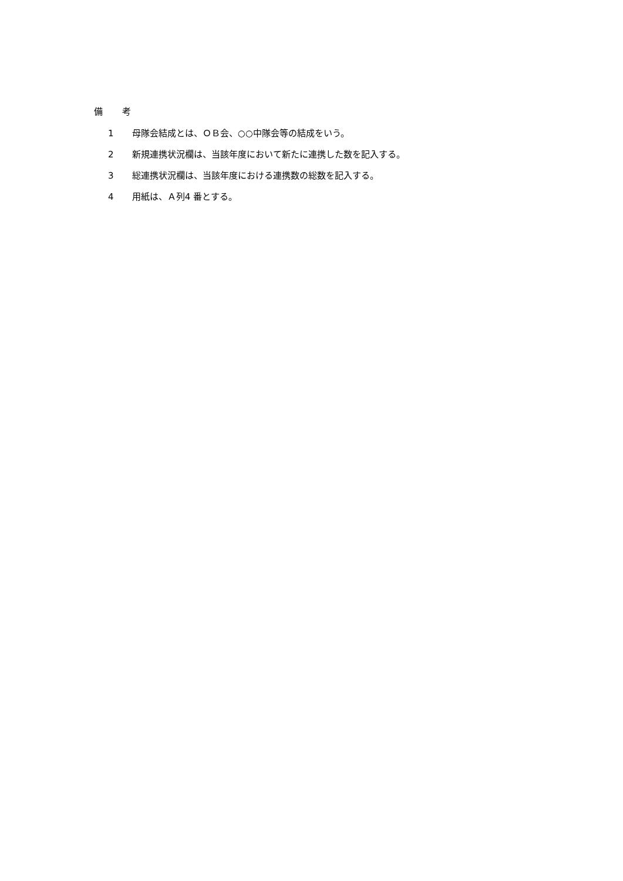備 考
1 母隊会結成とは、ＯＢ会、○○中隊会等の結成をいう。
2 新規連携状況欄は、当該年度において新たに連携した数を記入する。
3 総連携状況欄は、当該年度における連携数の総数を記入する。
4 用紙は、Ａ列4 番とする。